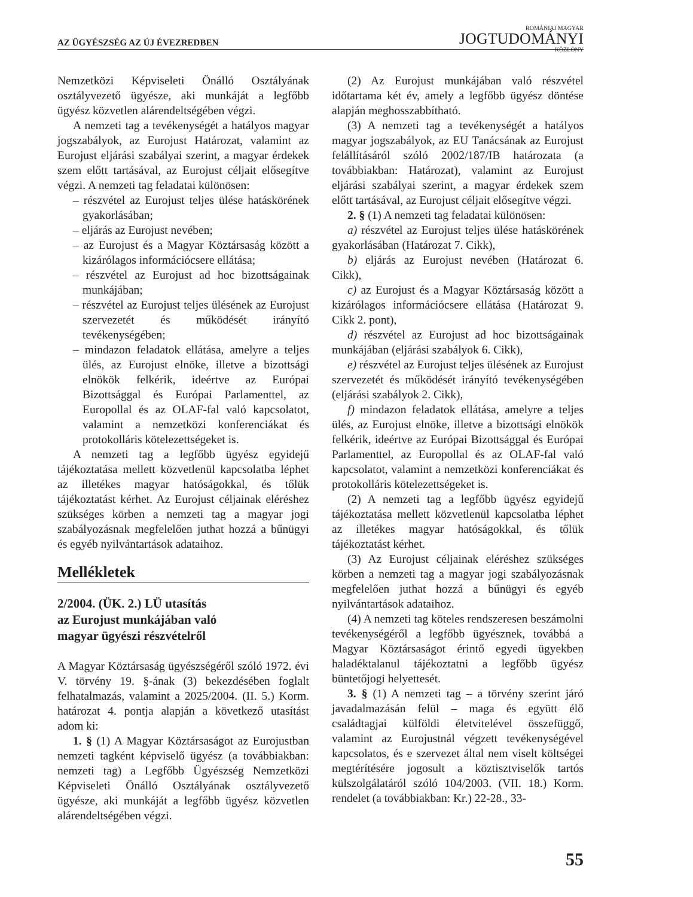AZ ÜGYÉSZSÉG AZ ÚJ ÉVEZREDBEN
ROMÁNIAI MAGYAR
JOGTUDOMÁNYI
KÖZLÖNY
Nemzetközi Képviseleti Önálló Osztályának osztályvezető ügyésze, aki munkáját a legfőbb ügyész közvetlen alárendeltségében végzi.
A nemzeti tag a tevékenységét a hatályos magyar jogszabályok, az Eurojust Határozat, valamint az Eurojust eljárási szabályai szerint, a magyar érdekek szem előtt tartásával, az Eurojust céljait elősegítve végzi. A nemzeti tag feladatai különösen:
– részvétel az Eurojust teljes ülése hatáskörének gyakorlásában;
– eljárás az Eurojust nevében;
– az Eurojust és a Magyar Köztársaság között a kizárólagos információcsere ellátása;
– részvétel az Eurojust ad hoc bizottságainak munkájában;
– részvétel az Eurojust teljes ülésének az Eurojust szervezetét és működését irányító tevékenységében;
– mindazon feladatok ellátása, amelyre a teljes ülés, az Eurojust elnöke, illetve a bizottsági elnökök felkérik, ideértve az Európai Bizottsággal és Európai Parlamenttel, az Europollal és az OLAF-fal való kapcsolatot, valamint a nemzetközi konferenciákat és protokolláris kötelezettségeket is.
A nemzeti tag a legfőbb ügyész egyidejű tájékoztatása mellett közvetlenül kapcsolatba léphet az illetékes magyar hatóságokkal, és tőlük tájékoztatást kérhet. Az Eurojust céljainak eléréshez szükséges körben a nemzeti tag a magyar jogi szabályozásnak megfelelően juthat hozzá a bűnügyi és egyéb nyilvántartások adataihoz.
Mellékletek
2/2004. (ÜK. 2.) LÜ utasítás
az Eurojust munkájában való
magyar ügyészi részvételről
A Magyar Köztársaság ügyészségéről szóló 1972. évi V. törvény 19. §-ának (3) bekezdésében foglalt felhatalmazás, valamint a 2025/2004. (II. 5.) Korm. határozat 4. pontja alapján a következő utasítást adom ki:
1. § (1) A Magyar Köztársaságot az Eurojustban nemzeti tagként képviselő ügyész (a továbbiakban: nemzeti tag) a Legfőbb Ügyészség Nemzetközi Képviseleti Önálló Osztályának osztályvezető ügyésze, aki munkáját a legfőbb ügyész közvetlen alárendeltségében végzi.
(2) Az Eurojust munkájában való részvétel időtartama két év, amely a legfőbb ügyész döntése alapján meghosszabbítható.
(3) A nemzeti tag a tevékenységét a hatályos magyar jogszabályok, az EU Tanácsának az Eurojust felállításáról szóló 2002/187/IB határozata (a továbbiakban: Határozat), valamint az Eurojust eljárási szabályai szerint, a magyar érdekek szem előtt tartásával, az Eurojust céljait elősegítve végzi.
2. § (1) A nemzeti tag feladatai különösen:
a) részvétel az Eurojust teljes ülése hatáskörének gyakorlásában (Határozat 7. Cikk),
b) eljárás az Eurojust nevében (Határozat 6. Cikk),
c) az Eurojust és a Magyar Köztársaság között a kizárólagos információcsere ellátása (Határozat 9. Cikk 2. pont),
d) részvétel az Eurojust ad hoc bizottságainak munkájában (eljárási szabályok 6. Cikk),
e) részvétel az Eurojust teljes ülésének az Eurojust szervezetét és működését irányító tevékenységében (eljárási szabályok 2. Cikk),
f) mindazon feladatok ellátása, amelyre a teljes ülés, az Eurojust elnöke, illetve a bizottsági elnökök felkérik, ideértve az Európai Bizottsággal és Európai Parlamenttel, az Europollal és az OLAF-fal való kapcsolatot, valamint a nemzetközi konferenciákat és protokolláris kötelezettségeket is.
(2) A nemzeti tag a legfőbb ügyész egyidejű tájékoztatása mellett közvetlenül kapcsolatba léphet az illetékes magyar hatóságokkal, és tőlük tájékoztatást kérhet.
(3) Az Eurojust céljainak eléréshez szükséges körben a nemzeti tag a magyar jogi szabályozásnak megfelelően juthat hozzá a bűnügyi és egyéb nyilvántartások adataihoz.
(4) A nemzeti tag köteles rendszeresen beszámolni tevékenységéről a legfőbb ügyésznek, továbbá a Magyar Köztársaságot érintő egyedi ügyekben haladéktalanul tájékoztatni a legfőbb ügyész büntetőjogi helyettesét.
3. § (1) A nemzeti tag – a törvény szerint járó javadalmazásán felül – maga és együtt élő családtagjai külföldi életvitelével összefüggő, valamint az Eurojustnál végzett tevékenységével kapcsolatos, és e szervezet által nem viselt költségei megtérítésére jogosult a köztisztviselők tartós külszolgálatáról szóló 104/2003. (VII. 18.) Korm. rendelet (a továbbiakban: Kr.) 22-28., 33-
55